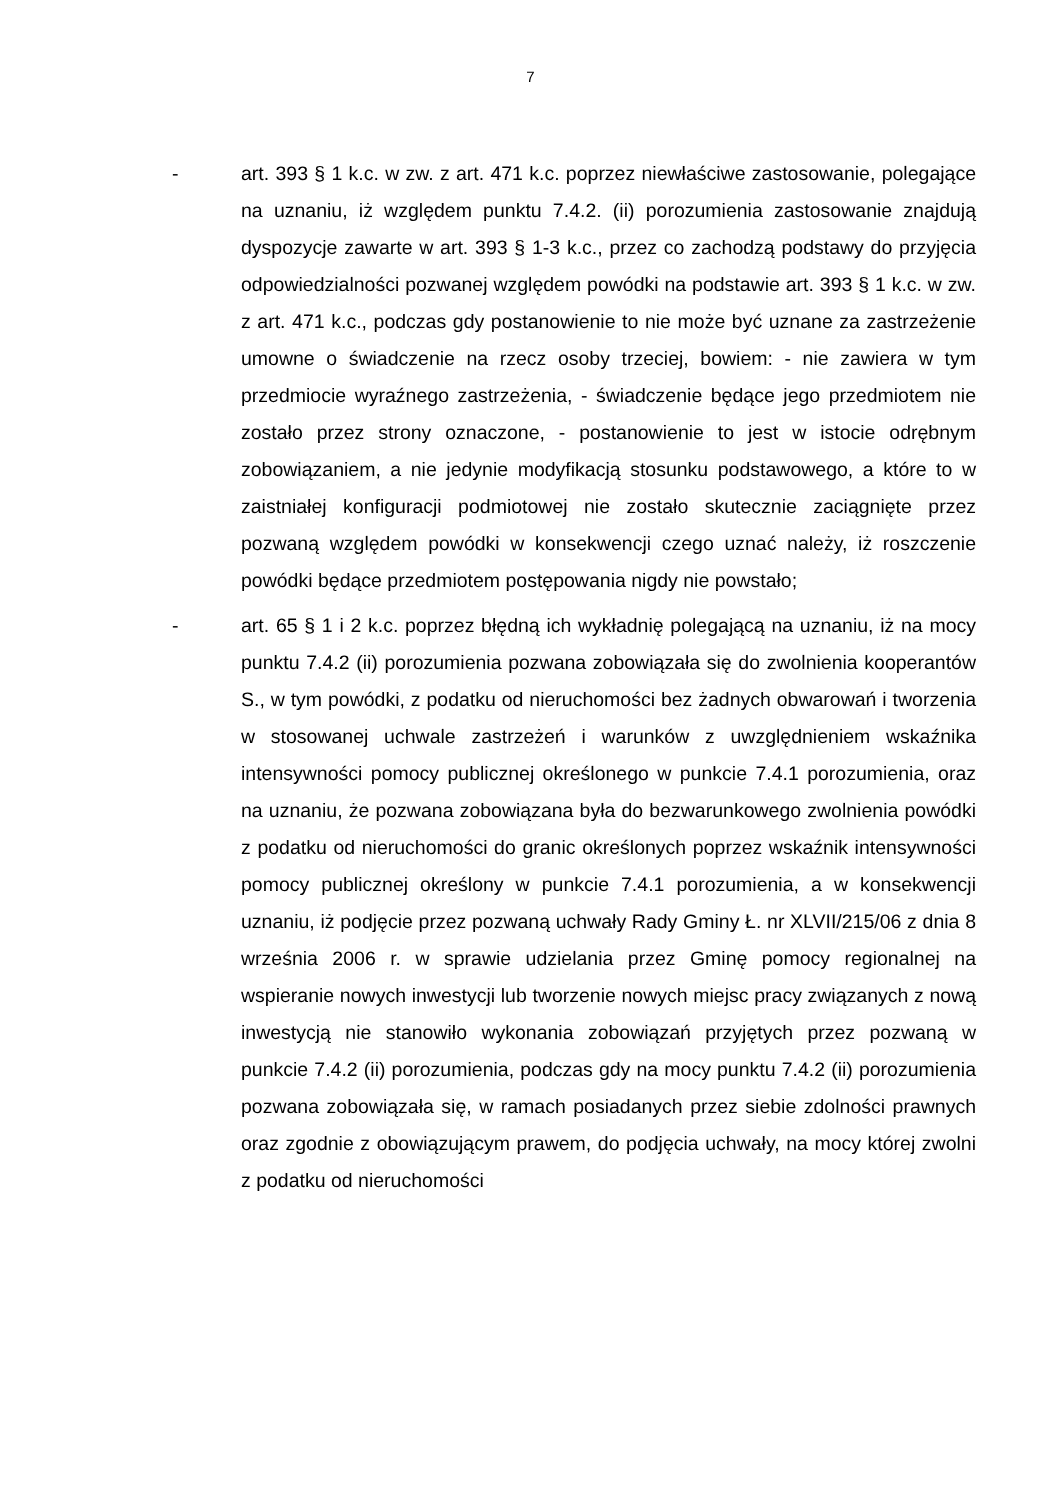7
- art. 393 § 1 k.c. w zw. z art. 471 k.c. poprzez niewłaściwe zastosowanie, polegające na uznaniu, iż względem punktu 7.4.2. (ii) porozumienia zastosowanie znajdują dyspozycje zawarte w art. 393 § 1-3 k.c., przez co zachodzą podstawy do przyjęcia odpowiedzialności pozwanej względem powódki na podstawie art. 393 § 1 k.c. w zw. z art. 471 k.c., podczas gdy postanowienie to nie może być uznane za zastrzeżenie umowne o świadczenie na rzecz osoby trzeciej, bowiem: - nie zawiera w tym przedmiocie wyraźnego zastrzeżenia, - świadczenie będące jego przedmiotem nie zostało przez strony oznaczone, - postanowienie to jest w istocie odrębnym zobowiązaniem, a nie jedynie modyfikacją stosunku podstawowego, a które to w zaistniałej konfiguracji podmiotowej nie zostało skutecznie zaciągnięte przez pozwaną względem powódki w konsekwencji czego uznać należy, iż roszczenie powódki będące przedmiotem postępowania nigdy nie powstało;
- art. 65 § 1 i 2 k.c. poprzez błędną ich wykładnię polegającą na uznaniu, iż na mocy punktu 7.4.2 (ii) porozumienia pozwana zobowiązała się do zwolnienia kooperantów S., w tym powódki, z podatku od nieruchomości bez żadnych obwarowań i tworzenia w stosowanej uchwale zastrzeżeń i warunków z uwzględnieniem wskaźnika intensywności pomocy publicznej określonego w punkcie 7.4.1 porozumienia, oraz na uznaniu, że pozwana zobowiązana była do bezwarunkowego zwolnienia powódki z podatku od nieruchomości do granic określonych poprzez wskaźnik intensywności pomocy publicznej określony w punkcie 7.4.1 porozumienia, a w konsekwencji uznaniu, iż podjęcie przez pozwaną uchwały Rady Gminy Ł. nr XLVII/215/06 z dnia 8 września 2006 r. w sprawie udzielania przez Gminę pomocy regionalnej na wspieranie nowych inwestycji lub tworzenie nowych miejsc pracy związanych z nową inwestycją nie stanowiło wykonania zobowiązań przyjętych przez pozwaną w punkcie 7.4.2 (ii) porozumienia, podczas gdy na mocy punktu 7.4.2 (ii) porozumienia pozwana zobowiązała się, w ramach posiadanych przez siebie zdolności prawnych oraz zgodnie z obowiązującym prawem, do podjęcia uchwały, na mocy której zwolni z podatku od nieruchomości